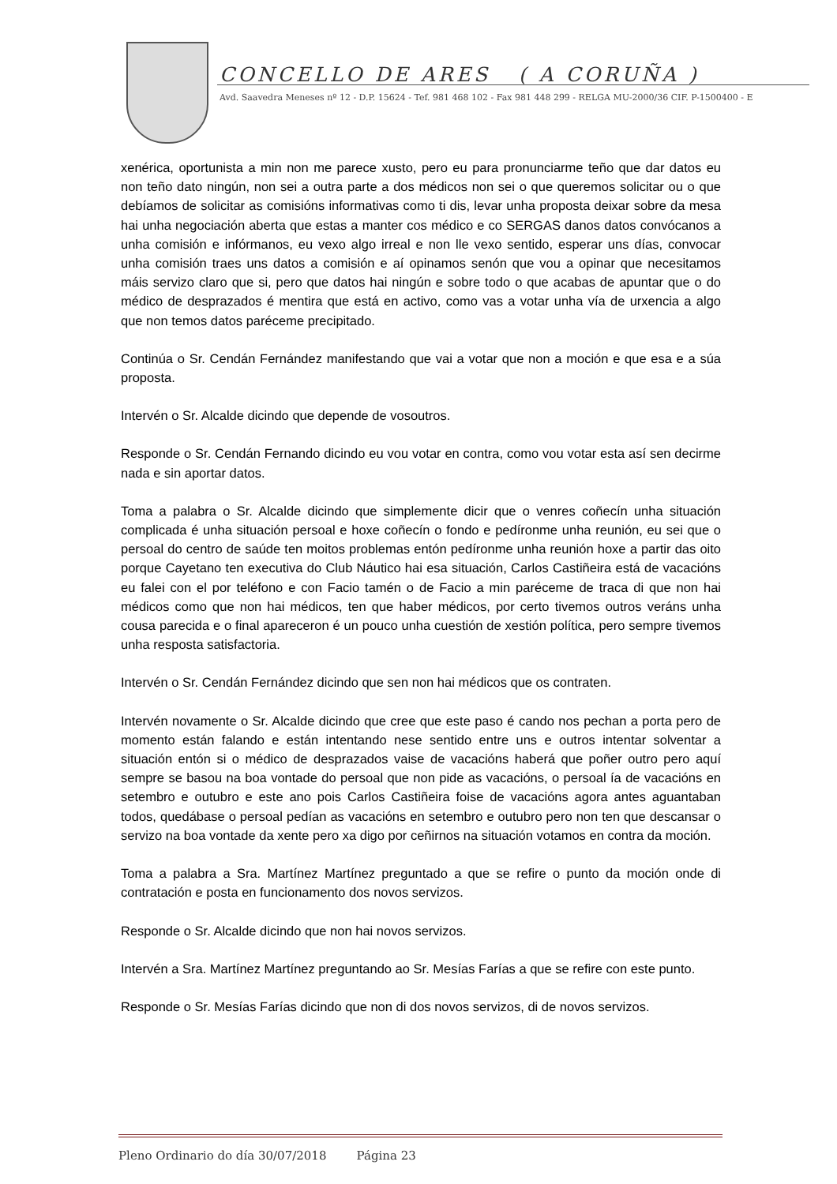CONCELLO DE ARES ( A CORUÑA )
Avd. Saavedra Meneses nº 12 - D.P. 15624 - Tef. 981 468 102 - Fax 981 448 299 - RELGA MU-2000/36 CIF. P-1500400 - E
xenérica, oportunista a min non me parece xusto, pero eu para pronunciarme teño que dar datos eu non teño dato ningún, non sei a outra parte a dos médicos non sei o que queremos solicitar ou o que debíamos de solicitar as comisións informativas como ti dis, levar unha proposta deixar sobre da mesa hai unha negociación aberta que estas a manter cos médico e co SERGAS danos datos convócanos a unha comisión e infórmanos, eu vexo algo irreal e non lle vexo sentido, esperar uns días, convocar unha comisión traes uns datos a comisión e aí opinamos senón que vou a opinar que necesitamos máis servizo claro que si, pero que datos hai ningún e sobre todo o que acabas de apuntar que o do médico de desprazados é mentira que está en activo, como vas a votar unha vía de urxencia a algo que non temos datos paréceme precipitado.
Continúa o Sr. Cendán Fernández manifestando que vai a votar que non a moción e que esa e a súa proposta.
Intervén o Sr. Alcalde dicindo que depende de vosoutros.
Responde o Sr. Cendán Fernando dicindo eu vou votar en contra, como vou votar esta así sen decirme nada e sin aportar datos.
Toma a palabra o Sr. Alcalde dicindo que simplemente dicir que o venres coñecín unha situación complicada é unha situación persoal e hoxe coñecín o fondo e pedíronme unha reunión, eu sei que o persoal do centro de saúde ten moitos problemas entón pedíronme unha reunión hoxe a partir das oito porque Cayetano ten executiva do Club Náutico hai esa situación, Carlos Castiñeira está de vacacións eu falei con el por teléfono e con Facio tamén o de Facio a min paréceme de traca di que non hai médicos como que non hai médicos, ten que haber médicos, por certo tivemos outros veráns unha cousa parecida e o final apareceron é un pouco unha cuestión de xestión política, pero sempre tivemos unha resposta satisfactoria.
Intervén o Sr. Cendán Fernández dicindo que sen non hai médicos que os contraten.
Intervén novamente o Sr. Alcalde dicindo que cree que este paso é cando nos pechan a porta pero de momento están falando e están intentando nese sentido entre uns e outros intentar solventar a situación entón si o médico de desprazados vaise de vacacións haberá que poñer outro pero aquí sempre se basou na boa vontade do persoal que non pide as vacacións, o persoal ía de vacacións en setembro e outubro e este ano pois Carlos Castiñeira foise de vacacións agora antes aguantaban todos, quedábase o persoal pedían as vacacións en setembro e outubro pero non ten que descansar o servizo na boa vontade da xente pero xa digo por ceñirnos na situación votamos en contra da moción.
Toma a palabra a Sra. Martínez Martínez preguntado a que se refire o punto da moción onde di contratación e posta en funcionamento dos novos servizos.
Responde o Sr. Alcalde dicindo que non hai novos servizos.
Intervén a Sra. Martínez Martínez preguntando ao Sr. Mesías Farías a que se refire con este punto.
Responde o Sr. Mesías Farías dicindo que non di dos novos servizos, di de novos servizos.
Pleno Ordinario do día 30/07/2018 Página 23